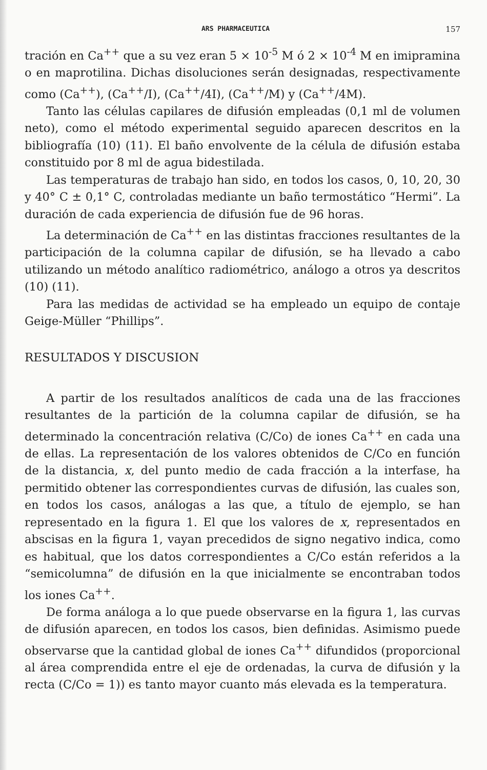ARS PHARMACEUTICA 157
tración en Ca<sup>++</sup> que a su vez eran 5 × 10<sup>-5</sup> M ó 2 × 10<sup>-4</sup> M en imipramina o en maprotilina. Dichas disoluciones serán designadas, respectivamente como (Ca<sup>++</sup>), (Ca<sup>++</sup>/I), (Ca<sup>++</sup>/4I), (Ca<sup>++</sup>/M) y (Ca<sup>++</sup>/4M).
Tanto las células capilares de difusión empleadas (0,1 ml de volumen neto), como el método experimental seguido aparecen descritos en la bibliografía (10) (11). El baño envolvente de la célula de difusión estaba constituido por 8 ml de agua bidestilada.
Las temperaturas de trabajo han sido, en todos los casos, 0, 10, 20, 30 y 40° C ± 0,1° C, controladas mediante un baño termostático “Hermi”. La duración de cada experiencia de difusión fue de 96 horas.
La determinación de Ca<sup>++</sup> en las distintas fracciones resultantes de la participación de la columna capilar de difusión, se ha llevado a cabo utilizando un método analítico radiométrico, análogo a otros ya descritos (10) (11).
Para las medidas de actividad se ha empleado un equipo de contaje Geige-Müller “Phillips”.
RESULTADOS Y DISCUSION
A partir de los resultados analíticos de cada una de las fracciones resultantes de la partición de la columna capilar de difusión, se ha determinado la concentración relativa (C/Co) de iones Ca<sup>++</sup> en cada una de ellas. La representación de los valores obtenidos de C/Co en función de la distancia, x, del punto medio de cada fracción a la interfase, ha permitido obtener las correspondientes curvas de difusión, las cuales son, en todos los casos, análogas a las que, a título de ejemplo, se han representado en la figura 1. El que los valores de x, representados en abscisas en la figura 1, vayan precedidos de signo negativo indica, como es habitual, que los datos correspondientes a C/Co están referidos a la “semicolumna” de difusión en la que inicialmente se encontraban todos los iones Ca<sup>++</sup>.
De forma análoga a lo que puede observarse en la figura 1, las curvas de difusión aparecen, en todos los casos, bien definidas. Asimismo puede observarse que la cantidad global de iones Ca<sup>++</sup> difundidos (proporcional al área comprendida entre el eje de ordenadas, la curva de difusión y la recta (C/Co = 1)) es tanto mayor cuanto más elevada es la temperatura.